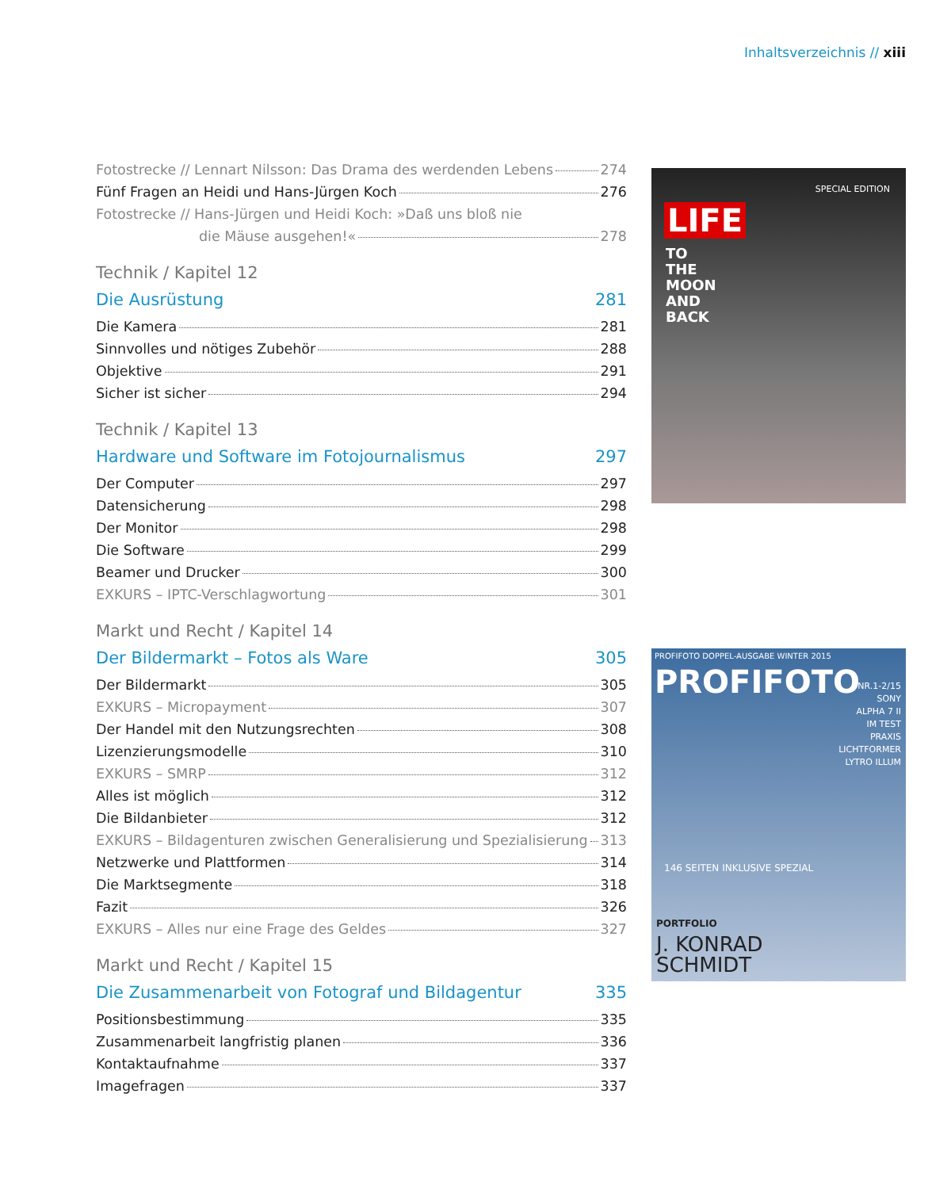Inhaltsverzeichnis // xiii
Fotostrecke // Lennart Nilsson: Das Drama des werdenden Lebens 274
Fünf Fragen an Heidi und Hans-Jürgen Koch 276
Fotostrecke // Hans-Jürgen und Heidi Koch: »Daß uns bloß nie
die Mäuse ausgehen!« 278
Technik / Kapitel 12
Die Ausrüstung 281
Die Kamera 281
Sinnvolles und nötiges Zubehör 288
Objektive 291
Sicher ist sicher 294
Technik / Kapitel 13
Hardware und Software im Fotojournalismus 297
Der Computer 297
Datensicherung 298
Der Monitor 298
Die Software 299
Beamer und Drucker 300
EXKURS – IPTC-Verschlagwortung 301
Markt und Recht / Kapitel 14
Der Bildermarkt – Fotos als Ware 305
Der Bildermarkt 305
EXKURS – Micropayment 307
Der Handel mit den Nutzungsrechten 308
Lizenzierungsmodelle 310
EXKURS – SMRP 312
Alles ist möglich 312
Die Bildanbieter 312
EXKURS – Bildagenturen zwischen Generalisierung und Spezialisierung 313
Netzwerke und Plattformen 314
Die Marktsegmente 318
Fazit 326
EXKURS – Alles nur eine Frage des Geldes 327
Markt und Recht / Kapitel 15
Die Zusammenarbeit von Fotograf und Bildagentur 335
Positionsbestimmung 335
Zusammenarbeit langfristig planen 336
Kontaktaufnahme 337
Imagefragen 337
SPECIAL EDITION
LIFE
TO
THE
MOON
AND
BACK
PROFIFOTO DOPPEL-AUSGABE WINTER 2015
PROFIFOTO
NR.1-2/15
SONY
ALPHA 7 II
IM TEST
PRAXIS
LICHTFORMER
LYTRO ILLUM
146 SEITEN INKLUSIVE SPEZIAL
PORTFOLIO
J. KONRAD
SCHMIDT